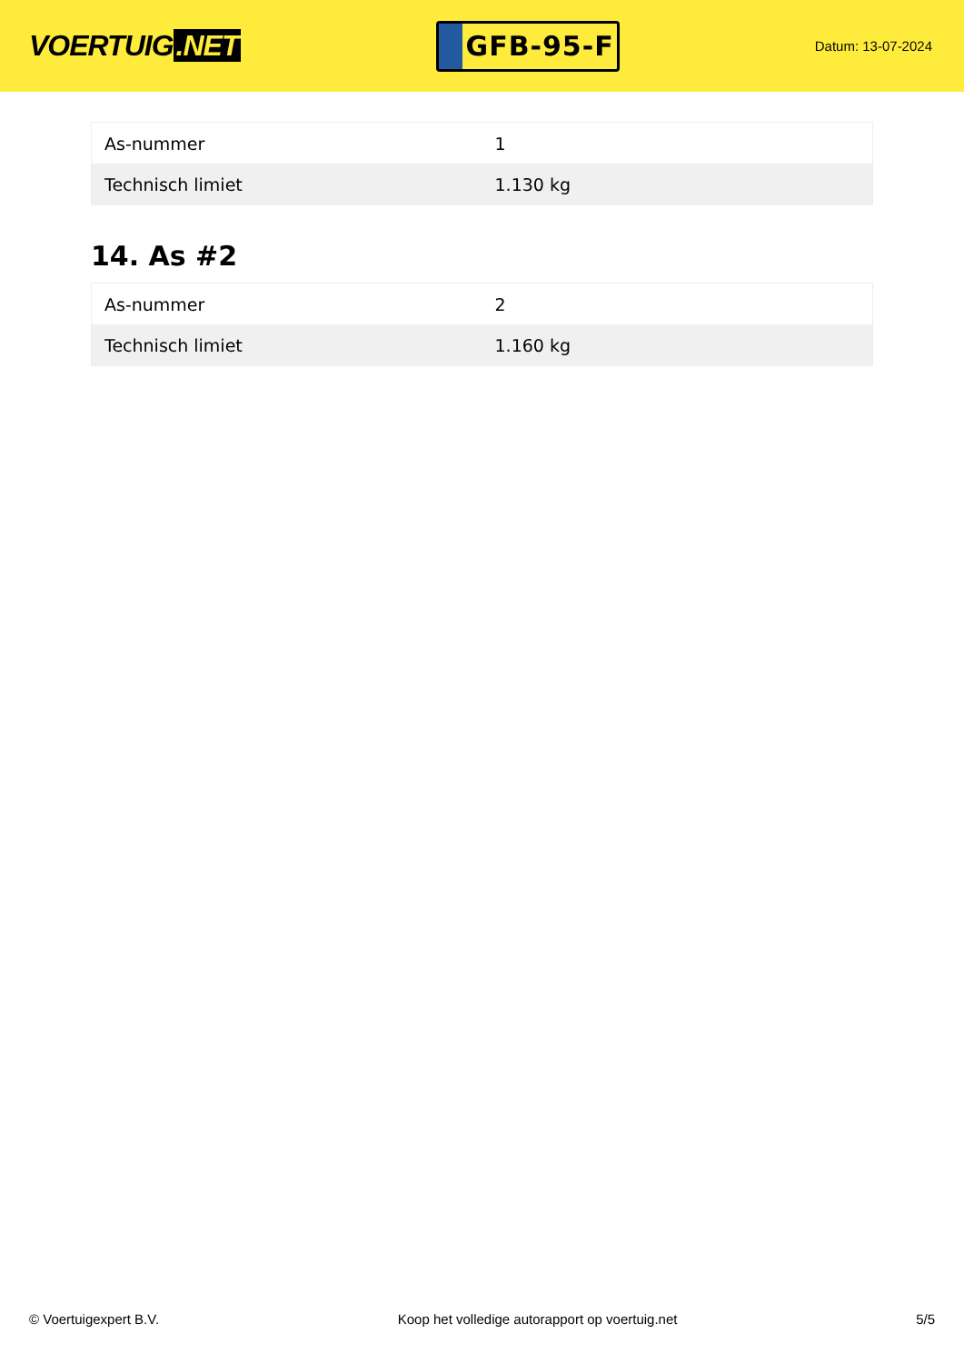VOERTUIG.NET
GFB-95-F
Datum: 13-07-2024
| As-nummer | 1 |
| Technisch limiet | 1.130 kg |
14. As #2
| As-nummer | 2 |
| Technisch limiet | 1.160 kg |
© Voertuigexpert B.V. Koop het volledige autorapport op voertuig.net 5/5